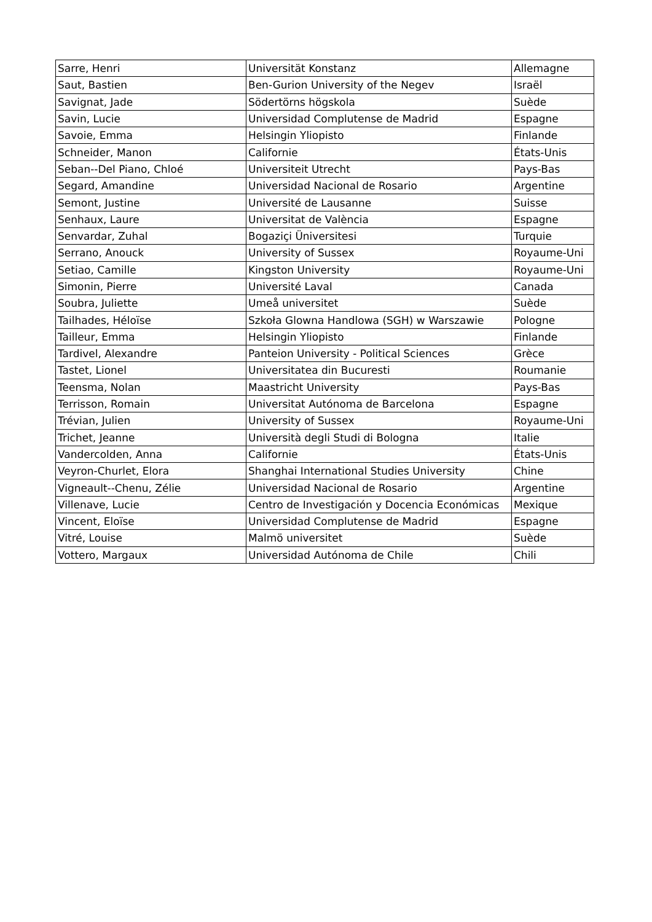| Sarre, Henri | Universität Konstanz | Allemagne |
| Saut, Bastien | Ben-Gurion University of the Negev | Israël |
| Savignat, Jade | Södertörns högskola | Suède |
| Savin, Lucie | Universidad Complutense de Madrid | Espagne |
| Savoie, Emma | Helsingin Yliopisto | Finlande |
| Schneider, Manon | Californie | États-Unis |
| Seban--Del Piano, Chloé | Universiteit Utrecht | Pays-Bas |
| Segard, Amandine | Universidad Nacional de Rosario | Argentine |
| Semont, Justine | Université de Lausanne | Suisse |
| Senhaux, Laure | Universitat de València | Espagne |
| Senvardar, Zuhal | Bogaziçi Üniversitesi | Turquie |
| Serrano, Anouck | University of Sussex | Royaume-Uni |
| Setiao, Camille | Kingston University | Royaume-Uni |
| Simonin, Pierre | Université Laval | Canada |
| Soubra, Juliette | Umeå universitet | Suède |
| Tailhades, Héloïse | Szkoła Glowna Handlowa (SGH) w Warszawie | Pologne |
| Tailleur, Emma | Helsingin Yliopisto | Finlande |
| Tardivel, Alexandre | Panteion University - Political Sciences | Grèce |
| Tastet, Lionel | Universitatea din Bucuresti | Roumanie |
| Teensma, Nolan | Maastricht University | Pays-Bas |
| Terrisson, Romain | Universitat Autónoma de Barcelona | Espagne |
| Trévian, Julien | University of Sussex | Royaume-Uni |
| Trichet, Jeanne | Università degli Studi di Bologna | Italie |
| Vandercolden, Anna | Californie | États-Unis |
| Veyron-Churlet, Elora | Shanghai International Studies University | Chine |
| Vigneault--Chenu, Zélie | Universidad Nacional de Rosario | Argentine |
| Villenave, Lucie | Centro de Investigación y Docencia Económicas | Mexique |
| Vincent, Eloïse | Universidad Complutense de Madrid | Espagne |
| Vitré, Louise | Malmö universitet | Suède |
| Vottero, Margaux | Universidad Autónoma de Chile | Chili |